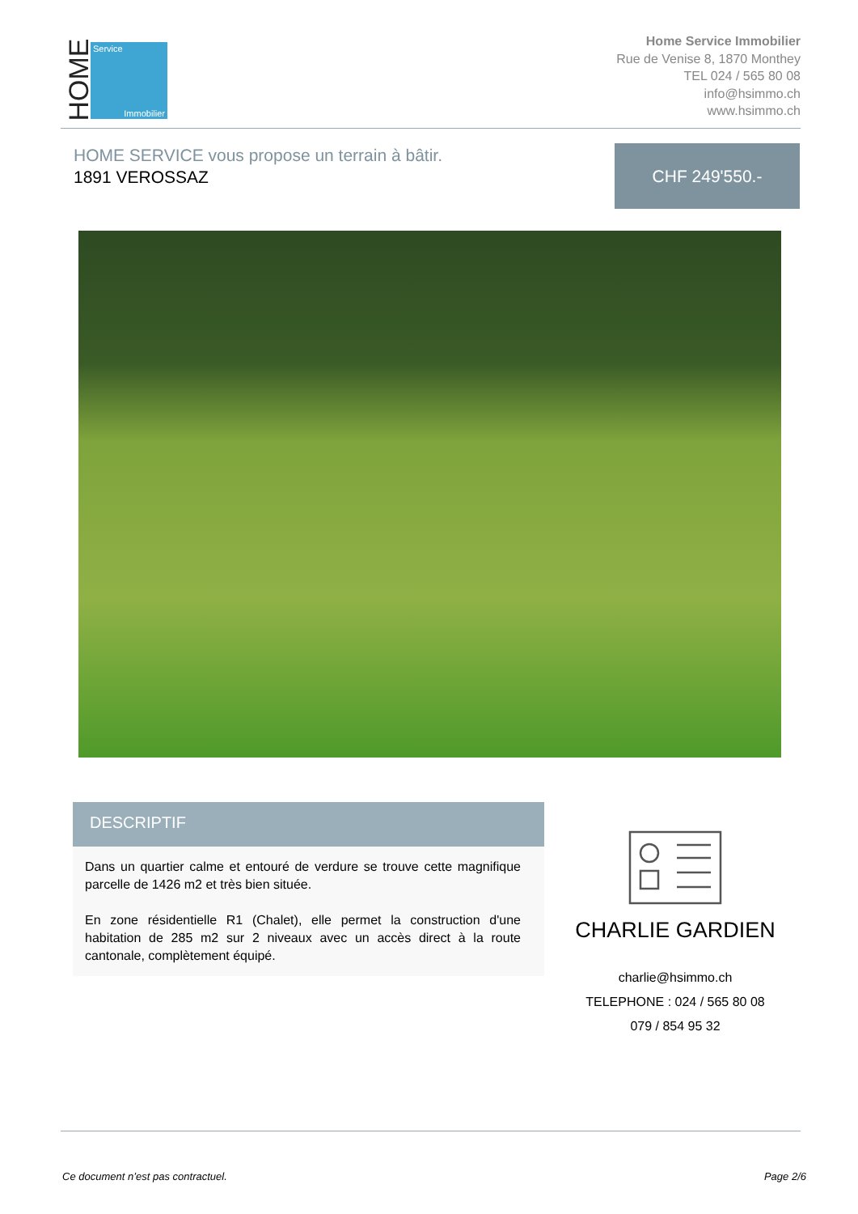HOME
Service
Immobilier
Home Service Immobilier
Rue de Venise 8, 1870 Monthey
TEL 024 / 565 80 08
info@hsimmo.ch
www.hsimmo.ch
HOME SERVICE vous propose un terrain à bâtir.
1891 VEROSSAZ
CHF 249'550.-
DESCRIPTIF
Dans un quartier calme et entouré de verdure se trouve cette magnifique parcelle de 1426 m2 et très bien située.
En zone résidentielle R1 (Chalet), elle permet la construction d'une habitation de 285 m2 sur 2 niveaux avec un accès direct à la route cantonale, complètement équipé.
CHARLIE GARDIEN
charlie@hsimmo.ch
TELEPHONE : 024 / 565 80 08
079 / 854 95 32
Ce document n’est pas contractuel.
Page 2/6